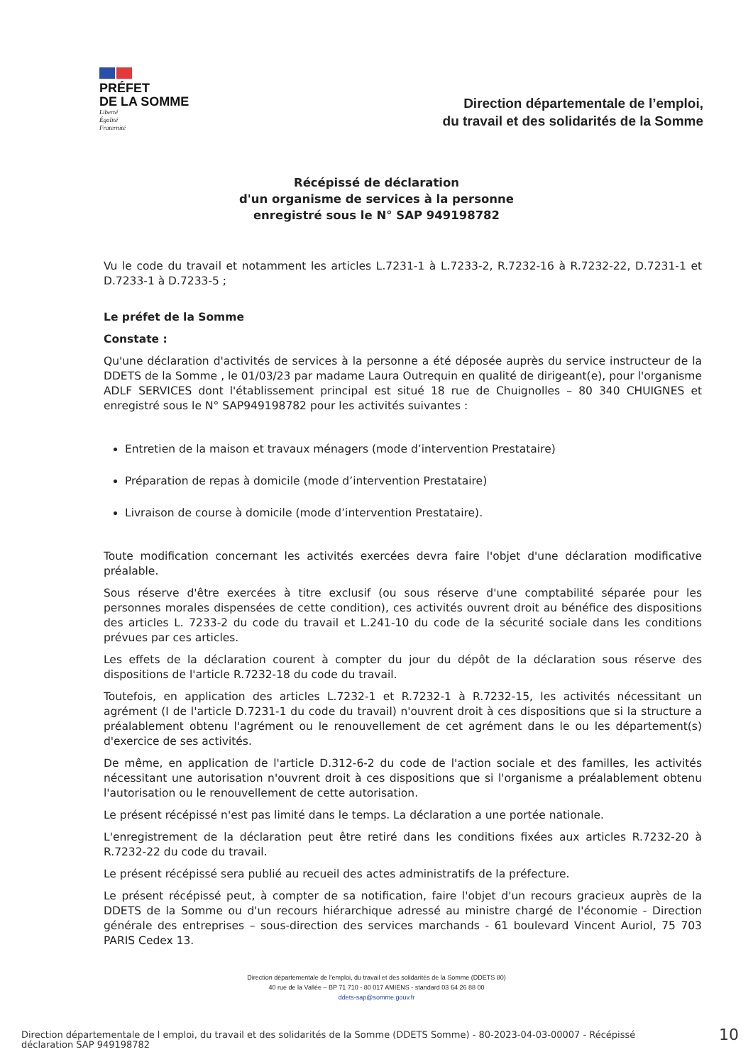PRÉFET
DE LA SOMME
Liberté
Égalité
Fraternité
Direction départementale de l’emploi,
du travail et des solidarités de la Somme
Récépissé de déclaration
d'un organisme de services à la personne
enregistré sous le N° SAP 949198782
Vu le code du travail et notamment les articles L.7231-1 à L.7233-2, R.7232-16 à R.7232-22, D.7231-1 et D.7233-1 à D.7233-5 ;
Le préfet de la Somme
Constate :
Qu'une déclaration d'activités de services à la personne a été déposée auprès du service instructeur de la DDETS de la Somme , le 01/03/23 par madame Laura Outrequin en qualité de dirigeant(e), pour l'organisme ADLF SERVICES dont l'établissement principal est situé 18 rue de Chuignolles – 80 340 CHUIGNES et enregistré sous le N° SAP949198782 pour les activités suivantes :
Entretien de la maison et travaux ménagers (mode d’intervention Prestataire)
Préparation de repas à domicile (mode d’intervention Prestataire)
Livraison de course à domicile (mode d’intervention Prestataire).
Toute modification concernant les activités exercées devra faire l'objet d'une déclaration modificative préalable.
Sous réserve d'être exercées à titre exclusif (ou sous réserve d'une comptabilité séparée pour les personnes morales dispensées de cette condition), ces activités ouvrent droit au bénéfice des dispositions des articles L. 7233-2 du code du travail et L.241-10 du code de la sécurité sociale dans les conditions prévues par ces articles.
Les effets de la déclaration courent à compter du jour du dépôt de la déclaration sous réserve des dispositions de l'article R.7232-18 du code du travail.
Toutefois, en application des articles L.7232-1 et R.7232-1 à R.7232-15, les activités nécessitant un agrément (I de l'article D.7231-1 du code du travail) n'ouvrent droit à ces dispositions que si la structure a préalablement obtenu l'agrément ou le renouvellement de cet agrément dans le ou les département(s) d'exercice de ses activités.
De même, en application de l'article D.312-6-2 du code de l'action sociale et des familles, les activités nécessitant une autorisation n'ouvrent droit à ces dispositions que si l'organisme a préalablement obtenu l'autorisation ou le renouvellement de cette autorisation.
Le présent récépissé n'est pas limité dans le temps. La déclaration a une portée nationale.
L'enregistrement de la déclaration peut être retiré dans les conditions fixées aux articles R.7232-20 à R.7232-22 du code du travail.
Le présent récépissé sera publié au recueil des actes administratifs de la préfecture.
Le présent récépissé peut, à compter de sa notification, faire l'objet d'un recours gracieux auprès de la DDETS de la Somme ou d'un recours hiérarchique adressé au ministre chargé de l'économie - Direction générale des entreprises – sous-direction des services marchands - 61 boulevard Vincent Auriol, 75 703 PARIS Cedex 13.
Direction départementale de l'emploi, du travail et des solidarités de la Somme (DDETS 80)
40 rue de la Vallée – BP 71 710 - 80 017 AMIENS - standard 03 64 26 88 00
ddets-sap@somme.gouv.fr
Direction départementale de l emploi, du travail et des solidarités de la Somme (DDETS Somme) - 80-2023-04-03-00007 - Récépissé
déclaration SAP 949198782
10